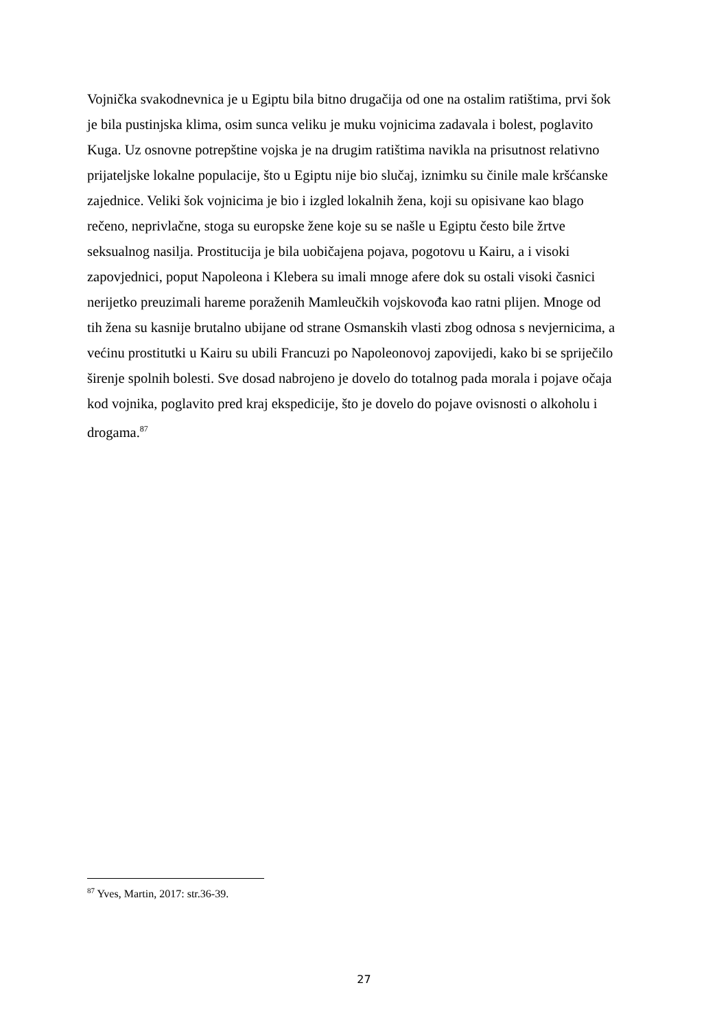Vojnička svakodnevnica je u Egiptu bila bitno drugačija od one na ostalim ratištima, prvi šok
je bila pustinjska klima, osim sunca veliku je muku vojnicima zadavala i bolest, poglavito
Kuga. Uz osnovne potrepštine vojska je na drugim ratištima navikla na prisutnost relativno
prijateljske lokalne populacije, što u Egiptu nije bio slučaj, iznimku su činile male kršćanske
zajednice. Veliki šok vojnicima je bio i izgled lokalnih žena, koji su opisivane kao blago
rečeno, neprivlačne, stoga su europske žene koje su se našle u Egiptu često bile žrtve
seksualnog nasilja. Prostitucija je bila uobičajena pojava, pogotovu u Kairu, a i visoki
zapovjednici, poput Napoleona i Klebera su imali mnoge afere dok su ostali visoki časnici
nerijetko preuzimali hareme poraženih Mamleučkih vojskovođa kao ratni plijen. Mnoge od
tih žena su kasnije brutalno ubijane od strane Osmanskih vlasti zbog odnosa s nevjernicima, a
većinu prostitutki u Kairu su ubili Francuzi po Napoleonovoj zapovijedi, kako bi se spriječilo
širenje spolnih bolesti. Sve dosad nabrojeno je dovelo do totalnog pada morala i pojave očaja
kod vojnika, poglavito pred kraj ekspedicije, što je dovelo do pojave ovisnosti o alkoholu i
drogama.<sup>87</sup>
<sup>87</sup> Yves, Martin, 2017: str.36-39.
27